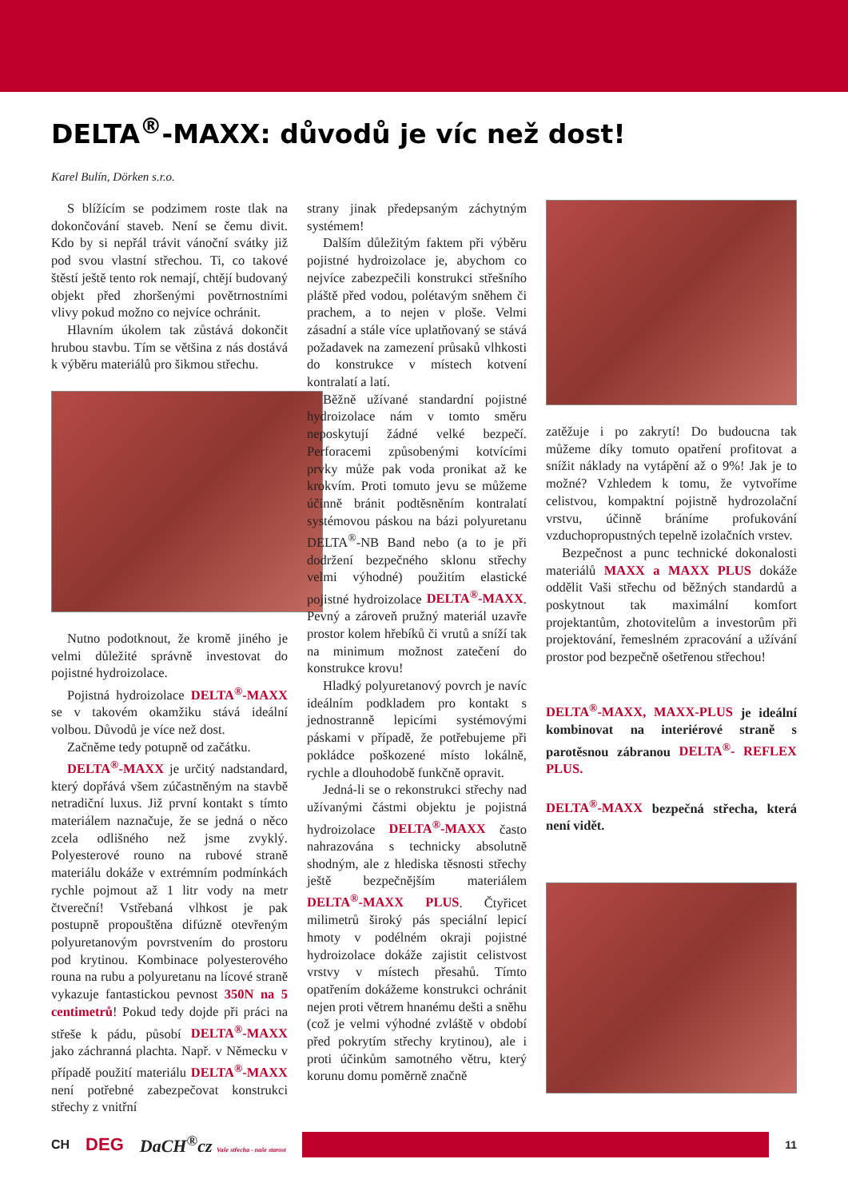DELTA<sup>®</sup>-MAXX: důvodů je víc než dost!
Karel Bulín, Dörken s.r.o.
S blížícím se podzimem roste tlak na dokončování staveb. Není se čemu divit. Kdo by si nepřál trávit vánoční svátky již pod svou vlastní střechou. Ti, co takové štěstí ještě tento rok nemají, chtějí budovaný objekt před zhoršenými povětrnostními vlivy pokud možno co nejvíce ochránit.
Hlavním úkolem tak zůstává dokončit hrubou stavbu. Tím se většina z nás dostává k výběru materiálů pro šikmou střechu.
Nutno podotknout, že kromě jiného je velmi důležité správně investovat do pojistné hydroizolace.
Pojistná hydroizolace DELTA<sup>®</sup>-MAXX se v takovém okamžiku stává ideální volbou. Důvodů je více než dost.
Začněme tedy potupně od začátku.
DELTA<sup>®</sup>-MAXX je určitý nadstandard, který dopřává všem zúčastněným na stavbě netradiční luxus. Již první kontakt s tímto materiálem naznačuje, že se jedná o něco zcela odlišného než jsme zvyklý. Polyesterové rouno na rubové straně materiálu dokáže v extrémním podmínkách rychle pojmout až 1 litr vody na metr čtvereční! Vstřebaná vlhkost je pak postupně propouštěna difúzně otevřeným polyuretanovým povrstvením do prostoru pod krytinou. Kombinace polyesterového rouna na rubu a polyuretanu na lícové straně vykazuje fantastickou pevnost 350N na 5 centimetrů! Pokud tedy dojde při práci na střeše k pádu, působí DELTA<sup>®</sup>-MAXX jako záchranná plachta. Např. v Německu v případě použití materiálu DELTA<sup>®</sup>-MAXX není potřebné zabezpečovat konstrukci střechy z vnitřní
strany jinak předepsaným záchytným systémem!
Dalším důležitým faktem při výběru pojistné hydroizolace je, abychom co nejvíce zabezpečili konstrukci střešního pláště před vodou, polétavým sněhem či prachem, a to nejen v ploše. Velmi zásadní a stále více uplatňovaný se stává požadavek na zamezení průsaků vlhkosti do konstrukce v místech kotvení kontralatí a latí.
Běžně užívané standardní pojistné hydroizolace nám v tomto směru neposkytují žádné velké bezpečí. Perforacemi způsobenými kotvícími prvky může pak voda pronikat až ke krokvím. Proti tomuto jevu se můžeme účinně bránit podtěsněním kontralatí systémovou páskou na bázi polyuretanu DELTA<sup>®</sup>-NB Band nebo (a to je při dodržení bezpečného sklonu střechy velmi výhodné) použitím elastické pojistné hydroizolace DELTA<sup>®</sup>-MAXX. Pevný a zároveň pružný materiál uzavře prostor kolem hřebíků či vrutů a sníží tak na minimum možnost zatečení do konstrukce krovu!
Hladký polyuretanový povrch je navíc ideálním podkladem pro kontakt s jednostranně lepicími systémovými páskami v případě, že potřebujeme při pokládce poškozené místo lokálně, rychle a dlouhodobě funkčně opravit.
Jedná-li se o rekonstrukci střechy nad užívanými částmi objektu je pojistná hydroizolace DELTA<sup>®</sup>-MAXX často nahrazována s technicky absolutně shodným, ale z hlediska těsnosti střechy ještě bezpečnějším materiálem DELTA<sup>®</sup>-MAXX PLUS. Čtyřicet milimetrů široký pás speciální lepicí hmoty v podélném okraji pojistné hydroizolace dokáže zajistit celistvost vrstvy v místech přesahů. Tímto opatřením dokážeme konstrukci ochránit nejen proti větrem hnanému dešti a sněhu (což je velmi výhodné zvláště v období před pokrytím střechy krytinou), ale i proti účinkům samotného větru, který korunu domu poměrně značně
zatěžuje i po zakrytí! Do budoucna tak můžeme díky tomuto opatření profitovat a snížit náklady na vytápění až o 9%! Jak je to možné? Vzhledem k tomu, že vytvoříme celistvou, kompaktní pojistně hydrozolační vrstvu, účinně bráníme profukování vzduchopropustných tepelně izolačních vrstev.
Bezpečnost a punc technické dokonalosti materiálů MAXX a MAXX PLUS dokáže oddělit Vaši střechu od běžných standardů a poskytnout tak maximální komfort projektantům, zhotovitelům a investorům při projektování, řemeslném zpracování a užívání prostor pod bezpečně ošetřenou střechou!
DELTA<sup>®</sup>-MAXX, MAXX-PLUS je ideální kombinovat na interiérové straně s parotěsnou zábranou DELTA<sup>®</sup>- REFLEX PLUS.
DELTA<sup>®</sup>-MAXX bezpečná střecha, která není vidět.
CH DEG DaCH<sup>®</sup>cz Vaše střecha - naše starost
11